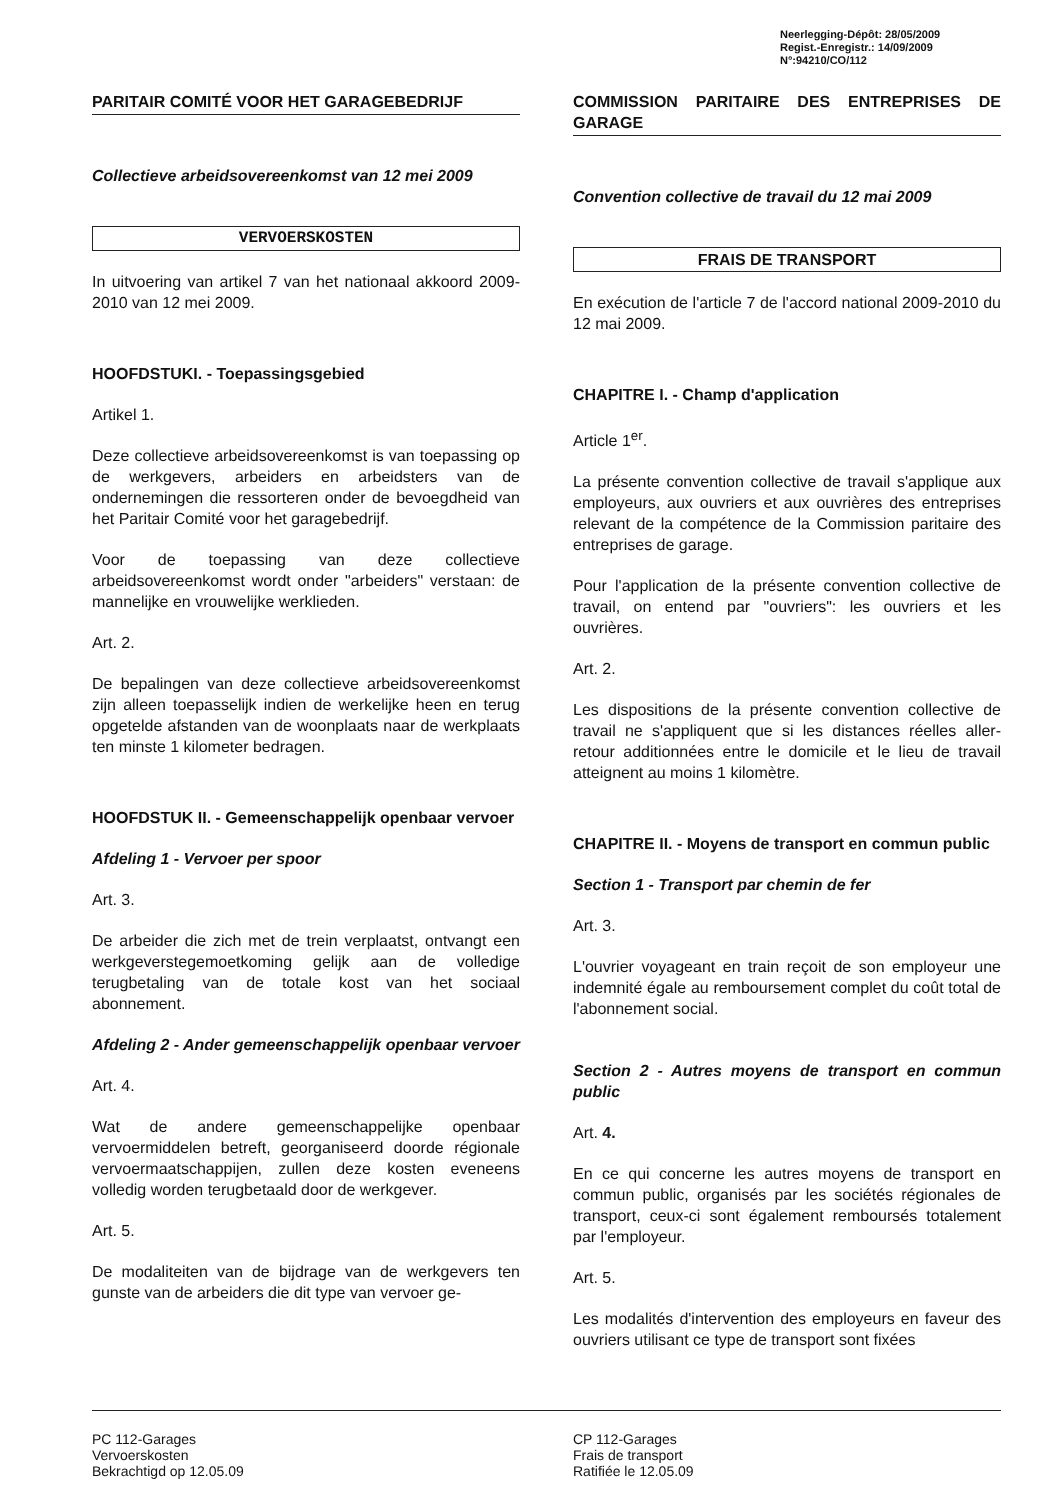Neerlegging-Dépôt: 28/05/2009
Regist.-Enregistr.: 14/09/2009
N°:94210/CO/112
PARITAIR COMITÉ VOOR HET GARAGEBEDRIJF
Collectieve arbeidsovereenkomst van 12 mei 2009
VERVOERSKOSTEN
In uitvoering van artikel 7 van het nationaal akkoord 2009-2010 van 12 mei 2009.
HOOFDSTUKI. - Toepassingsgebied
Artikel 1.
Deze collectieve arbeidsovereenkomst is van toepassing op de werkgevers, arbeiders en arbeidsters van de ondernemingen die ressorteren onder de bevoegdheid van het Paritair Comité voor het garagebedrijf.
Voor de toepassing van deze collectieve arbeidsovereenkomst wordt onder "arbeiders" verstaan: de mannelijke en vrouwelijke werklieden.
Art. 2.
De bepalingen van deze collectieve arbeidsovereenkomst zijn alleen toepasselijk indien de werkelijke heen en terug opgetelde afstanden van de woonplaats naar de werkplaats ten minste 1 kilometer bedragen.
HOOFDSTUK II. - Gemeenschappelijk openbaar vervoer
Afdeling 1 - Vervoer per spoor
Art. 3.
De arbeider die zich met de trein verplaatst, ontvangt een werkgeverstegemoetkoming gelijk aan de volledige terugbetaling van de totale kost van het sociaal abonnement.
Afdeling 2 - Ander gemeenschappelijk openbaar vervoer
Art. 4.
Wat de andere gemeenschappelijke openbaar vervoermiddelen betreft, georganiseerd doorde régionale vervoermaatschappijen, zullen deze kosten eveneens volledig worden terugbetaald door de werkgever.
Art. 5.
De modaliteiten van de bijdrage van de werkgevers ten gunste van de arbeiders die dit type van vervoer ge-
COMMISSION PARITAIRE DES ENTREPRISES DE GARAGE
Convention collective de travail du 12 mai 2009
FRAIS DE TRANSPORT
En exécution de l'article 7 de l'accord national 2009-2010 du 12 mai 2009.
CHAPITRE I. - Champ d'application
Article 1<sup>er</sup>.
La présente convention collective de travail s'applique aux employeurs, aux ouvriers et aux ouvrières des entreprises relevant de la compétence de la Commission paritaire des entreprises de garage.
Pour l'application de la présente convention collective de travail, on entend par "ouvriers": les ouvriers et les ouvrières.
Art. 2.
Les dispositions de la présente convention collective de travail ne s'appliquent que si les distances réelles aller-retour additionnées entre le domicile et le lieu de travail atteignent au moins 1 kilomètre.
CHAPITRE II. - Moyens de transport en commun public
Section 1 - Transport par chemin de fer
Art. 3.
L'ouvrier voyageant en train reçoit de son employeur une indemnité égale au remboursement complet du coût total de l'abonnement social.
Section 2 - Autres moyens de transport en commun public
Art. 4.
En ce qui concerne les autres moyens de transport en commun public, organisés par les sociétés régionales de transport, ceux-ci sont également remboursés totalement par l'employeur.
Art. 5.
Les modalités d'intervention des employeurs en faveur des ouvriers utilisant ce type de transport sont fixées
PC 112-Garages
Vervoerskosten
Bekrachtigd op 12.05.09
CP 112-Garages
Frais de transport
Ratifiée le 12.05.09